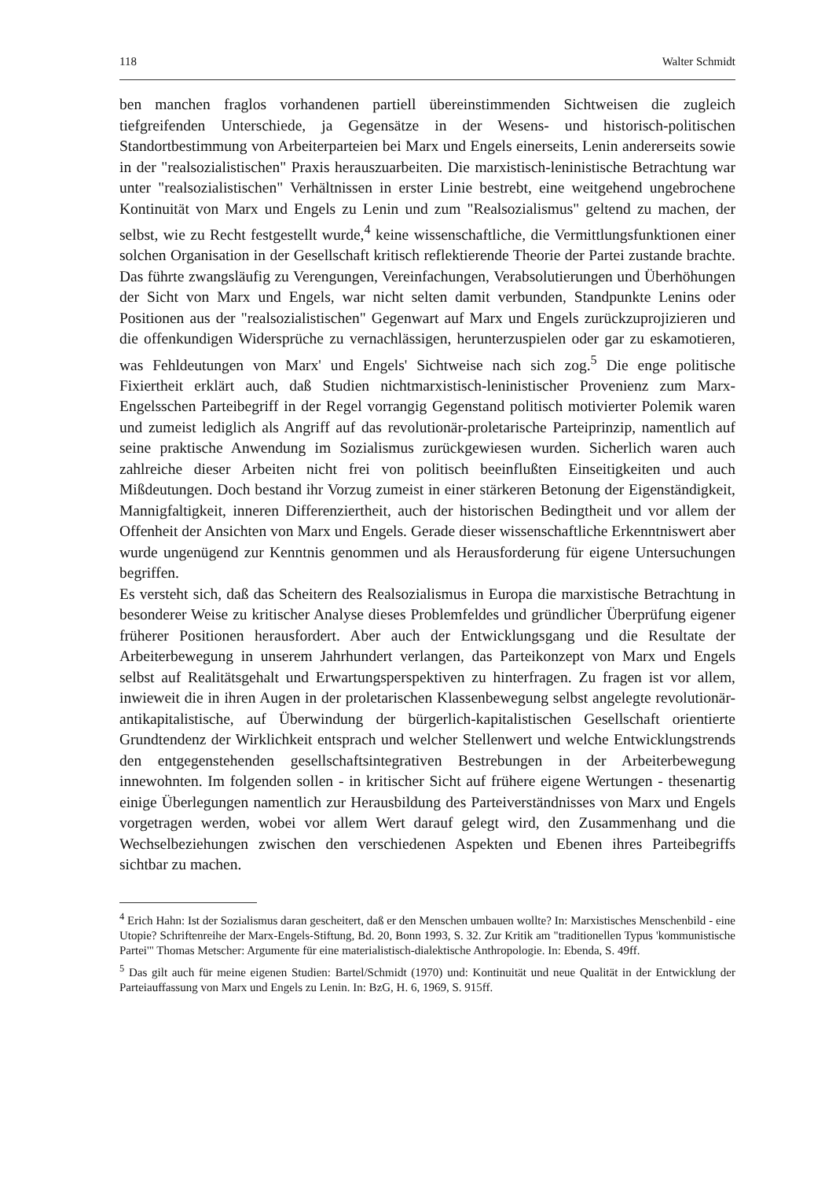118 Walter Schmidt
ben manchen fraglos vorhandenen partiell übereinstimmenden Sichtweisen die zugleich tiefgreifenden Unterschiede, ja Gegensätze in der Wesens- und historisch-politischen Standortbestimmung von Arbeiterparteien bei Marx und Engels einerseits, Lenin andererseits sowie in der "realsozialistischen" Praxis herauszuarbeiten. Die marxistisch-leninistische Betrachtung war unter "realsozialistischen" Verhältnissen in erster Linie bestrebt, eine weitgehend ungebrochene Kontinuität von Marx und Engels zu Lenin und zum "Realsozialismus" geltend zu machen, der selbst, wie zu Recht festgestellt wurde,<sup>4</sup> keine wissenschaftliche, die Vermittlungsfunktionen einer solchen Organisation in der Gesellschaft kritisch reflektierende Theorie der Partei zustande brachte. Das führte zwangsläufig zu Verengungen, Vereinfachungen, Verabsolutierungen und Überhöhungen der Sicht von Marx und Engels, war nicht selten damit verbunden, Standpunkte Lenins oder Positionen aus der "realsozialistischen" Gegenwart auf Marx und Engels zurückzuprojizieren und die offenkundigen Widersprüche zu vernachlässigen, herunterzuspielen oder gar zu eskamotieren, was Fehldeutungen von Marx' und Engels' Sichtweise nach sich zog.<sup>5</sup> Die enge politische Fixiertheit erklärt auch, daß Studien nichtmarxistisch-leninistischer Provenienz zum Marx-Engelsschen Parteibegriff in der Regel vorrangig Gegenstand politisch motivierter Polemik waren und zumeist lediglich als Angriff auf das revolutionär-proletarische Parteiprinzip, namentlich auf seine praktische Anwendung im Sozialismus zurückgewiesen wurden. Sicherlich waren auch zahlreiche dieser Arbeiten nicht frei von politisch beeinflußten Einseitigkeiten und auch Mißdeutungen. Doch bestand ihr Vorzug zumeist in einer stärkeren Betonung der Eigenständigkeit, Mannigfaltigkeit, inneren Differenziertheit, auch der historischen Bedingtheit und vor allem der Offenheit der Ansichten von Marx und Engels. Gerade dieser wissenschaftliche Erkenntniswert aber wurde ungenügend zur Kenntnis genommen und als Herausforderung für eigene Untersuchungen begriffen.
Es versteht sich, daß das Scheitern des Realsozialismus in Europa die marxistische Betrachtung in besonderer Weise zu kritischer Analyse dieses Problemfeldes und gründlicher Überprüfung eigener früherer Positionen herausfordert. Aber auch der Entwicklungsgang und die Resultate der Arbeiterbewegung in unserem Jahrhundert verlangen, das Parteikonzept von Marx und Engels selbst auf Realitätsgehalt und Erwartungsperspektiven zu hinterfragen. Zu fragen ist vor allem, inwieweit die in ihren Augen in der proletarischen Klassenbewegung selbst angelegte revolutionär-antikapitalistische, auf Überwindung der bürgerlich-kapitalistischen Gesellschaft orientierte Grundtendenz der Wirklichkeit entsprach und welcher Stellenwert und welche Entwicklungstrends den entgegenstehenden gesellschaftsintegrativen Bestrebungen in der Arbeiterbewegung innewohnten. Im folgenden sollen - in kritischer Sicht auf frühere eigene Wertungen - thesenartig einige Überlegungen namentlich zur Herausbildung des Parteiverständnisses von Marx und Engels vorgetragen werden, wobei vor allem Wert darauf gelegt wird, den Zusammenhang und die Wechselbeziehungen zwischen den verschiedenen Aspekten und Ebenen ihres Parteibegriffs sichtbar zu machen.
<sup>4</sup> Erich Hahn: Ist der Sozialismus daran gescheitert, daß er den Menschen umbauen wollte? In: Marxistisches Menschenbild - eine Utopie? Schriftenreihe der Marx-Engels-Stiftung, Bd. 20, Bonn 1993, S. 32. Zur Kritik am "traditionellen Typus 'kommunistische Partei'" Thomas Metscher: Argumente für eine materialistisch-dialektische Anthropologie. In: Ebenda, S. 49ff.
<sup>5</sup> Das gilt auch für meine eigenen Studien: Bartel/Schmidt (1970) und: Kontinuität und neue Qualität in der Entwicklung der Parteiauffassung von Marx und Engels zu Lenin. In: BzG, H. 6, 1969, S. 915ff.